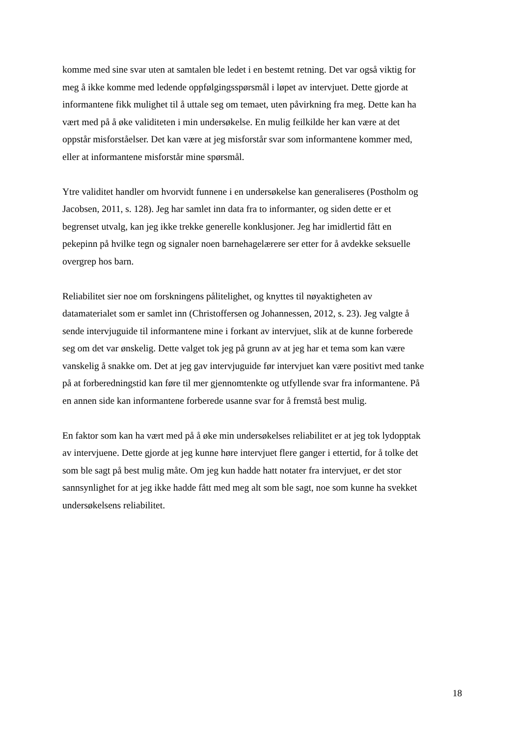komme med sine svar uten at samtalen ble ledet i en bestemt retning. Det var også viktig for
meg å ikke komme med ledende oppfølgingsspørsmål i løpet av intervjuet. Dette gjorde at
informantene fikk mulighet til å uttale seg om temaet, uten påvirkning fra meg. Dette kan ha
vært med på å øke validiteten i min undersøkelse. En mulig feilkilde her kan være at det
oppstår misforståelser. Det kan være at jeg misforstår svar som informantene kommer med,
eller at informantene misforstår mine spørsmål.
Ytre validitet handler om hvorvidt funnene i en undersøkelse kan generaliseres (Postholm og
Jacobsen, 2011, s. 128). Jeg har samlet inn data fra to informanter, og siden dette er et
begrenset utvalg, kan jeg ikke trekke generelle konklusjoner. Jeg har imidlertid fått en
pekepinn på hvilke tegn og signaler noen barnehagelærere ser etter for å avdekke seksuelle
overgrep hos barn.
Reliabilitet sier noe om forskningens pålitelighet, og knyttes til nøyaktigheten av
datamaterialet som er samlet inn (Christoffersen og Johannessen, 2012, s. 23). Jeg valgte å
sende intervjuguide til informantene mine i forkant av intervjuet, slik at de kunne forberede
seg om det var ønskelig. Dette valget tok jeg på grunn av at jeg har et tema som kan være
vanskelig å snakke om. Det at jeg gav intervjuguide før intervjuet kan være positivt med tanke
på at forberedningstid kan føre til mer gjennomtenkte og utfyllende svar fra informantene. På
en annen side kan informantene forberede usanne svar for å fremstå best mulig.
En faktor som kan ha vært med på å øke min undersøkelses reliabilitet er at jeg tok lydopptak
av intervjuene. Dette gjorde at jeg kunne høre intervjuet flere ganger i ettertid, for å tolke det
som ble sagt på best mulig måte. Om jeg kun hadde hatt notater fra intervjuet, er det stor
sannsynlighet for at jeg ikke hadde fått med meg alt som ble sagt, noe som kunne ha svekket
undersøkelsens reliabilitet.
18